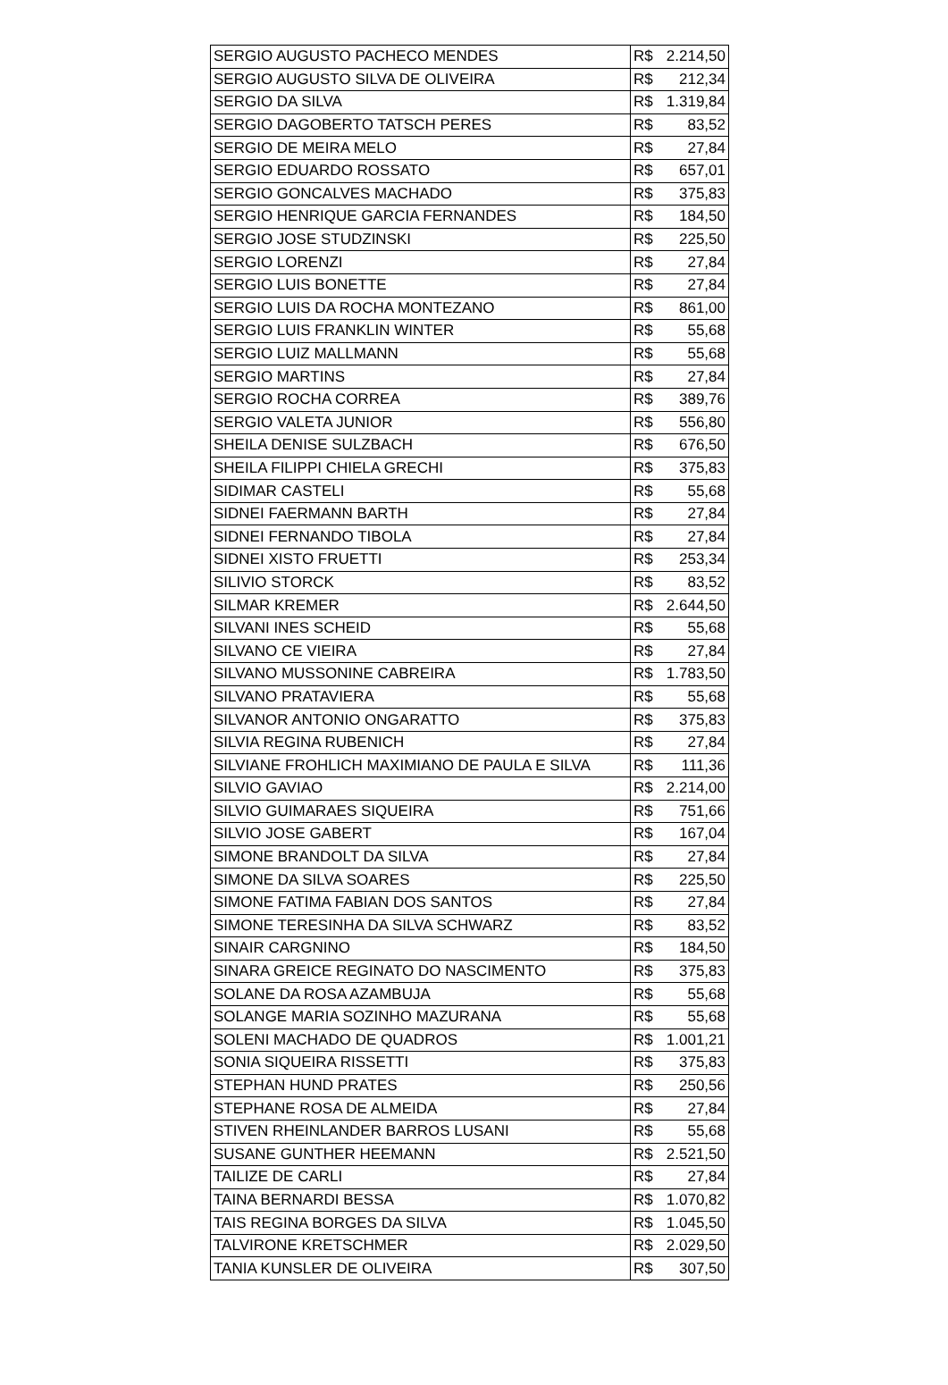| SERGIO AUGUSTO PACHECO MENDES | R$ 2.214,50 |
| SERGIO AUGUSTO SILVA DE OLIVEIRA | R$ 212,34 |
| SERGIO DA SILVA | R$ 1.319,84 |
| SERGIO DAGOBERTO TATSCH PERES | R$ 83,52 |
| SERGIO DE MEIRA MELO | R$ 27,84 |
| SERGIO EDUARDO ROSSATO | R$ 657,01 |
| SERGIO GONCALVES MACHADO | R$ 375,83 |
| SERGIO HENRIQUE GARCIA FERNANDES | R$ 184,50 |
| SERGIO JOSE STUDZINSKI | R$ 225,50 |
| SERGIO LORENZI | R$ 27,84 |
| SERGIO LUIS BONETTE | R$ 27,84 |
| SERGIO LUIS DA ROCHA MONTEZANO | R$ 861,00 |
| SERGIO LUIS FRANKLIN WINTER | R$ 55,68 |
| SERGIO LUIZ MALLMANN | R$ 55,68 |
| SERGIO MARTINS | R$ 27,84 |
| SERGIO ROCHA CORREA | R$ 389,76 |
| SERGIO VALETA JUNIOR | R$ 556,80 |
| SHEILA DENISE SULZBACH | R$ 676,50 |
| SHEILA FILIPPI CHIELA GRECHI | R$ 375,83 |
| SIDIMAR CASTELI | R$ 55,68 |
| SIDNEI FAERMANN BARTH | R$ 27,84 |
| SIDNEI FERNANDO TIBOLA | R$ 27,84 |
| SIDNEI XISTO FRUETTI | R$ 253,34 |
| SILIVIO STORCK | R$ 83,52 |
| SILMAR KREMER | R$ 2.644,50 |
| SILVANI INES SCHEID | R$ 55,68 |
| SILVANO CE VIEIRA | R$ 27,84 |
| SILVANO MUSSONINE CABREIRA | R$ 1.783,50 |
| SILVANO PRATAVIERA | R$ 55,68 |
| SILVANOR ANTONIO ONGARATTO | R$ 375,83 |
| SILVIA REGINA RUBENICH | R$ 27,84 |
| SILVIANE FROHLICH MAXIMIANO DE PAULA E SILVA | R$ 111,36 |
| SILVIO GAVIAO | R$ 2.214,00 |
| SILVIO GUIMARAES SIQUEIRA | R$ 751,66 |
| SILVIO JOSE GABERT | R$ 167,04 |
| SIMONE BRANDOLT DA SILVA | R$ 27,84 |
| SIMONE DA SILVA SOARES | R$ 225,50 |
| SIMONE FATIMA FABIAN DOS SANTOS | R$ 27,84 |
| SIMONE TERESINHA DA SILVA SCHWARZ | R$ 83,52 |
| SINAIR CARGNINO | R$ 184,50 |
| SINARA GREICE REGINATO DO NASCIMENTO | R$ 375,83 |
| SOLANE DA ROSA AZAMBUJA | R$ 55,68 |
| SOLANGE MARIA SOZINHO MAZURANA | R$ 55,68 |
| SOLENI MACHADO DE QUADROS | R$ 1.001,21 |
| SONIA SIQUEIRA RISSETTI | R$ 375,83 |
| STEPHAN HUND PRATES | R$ 250,56 |
| STEPHANE ROSA DE ALMEIDA | R$ 27,84 |
| STIVEN RHEINLANDER BARROS LUSANI | R$ 55,68 |
| SUSANE GUNTHER HEEMANN | R$ 2.521,50 |
| TAILIZE DE CARLI | R$ 27,84 |
| TAINA BERNARDI BESSA | R$ 1.070,82 |
| TAIS REGINA BORGES DA SILVA | R$ 1.045,50 |
| TALVIRONE KRETSCHMER | R$ 2.029,50 |
| TANIA KUNSLER DE OLIVEIRA | R$ 307,50 |